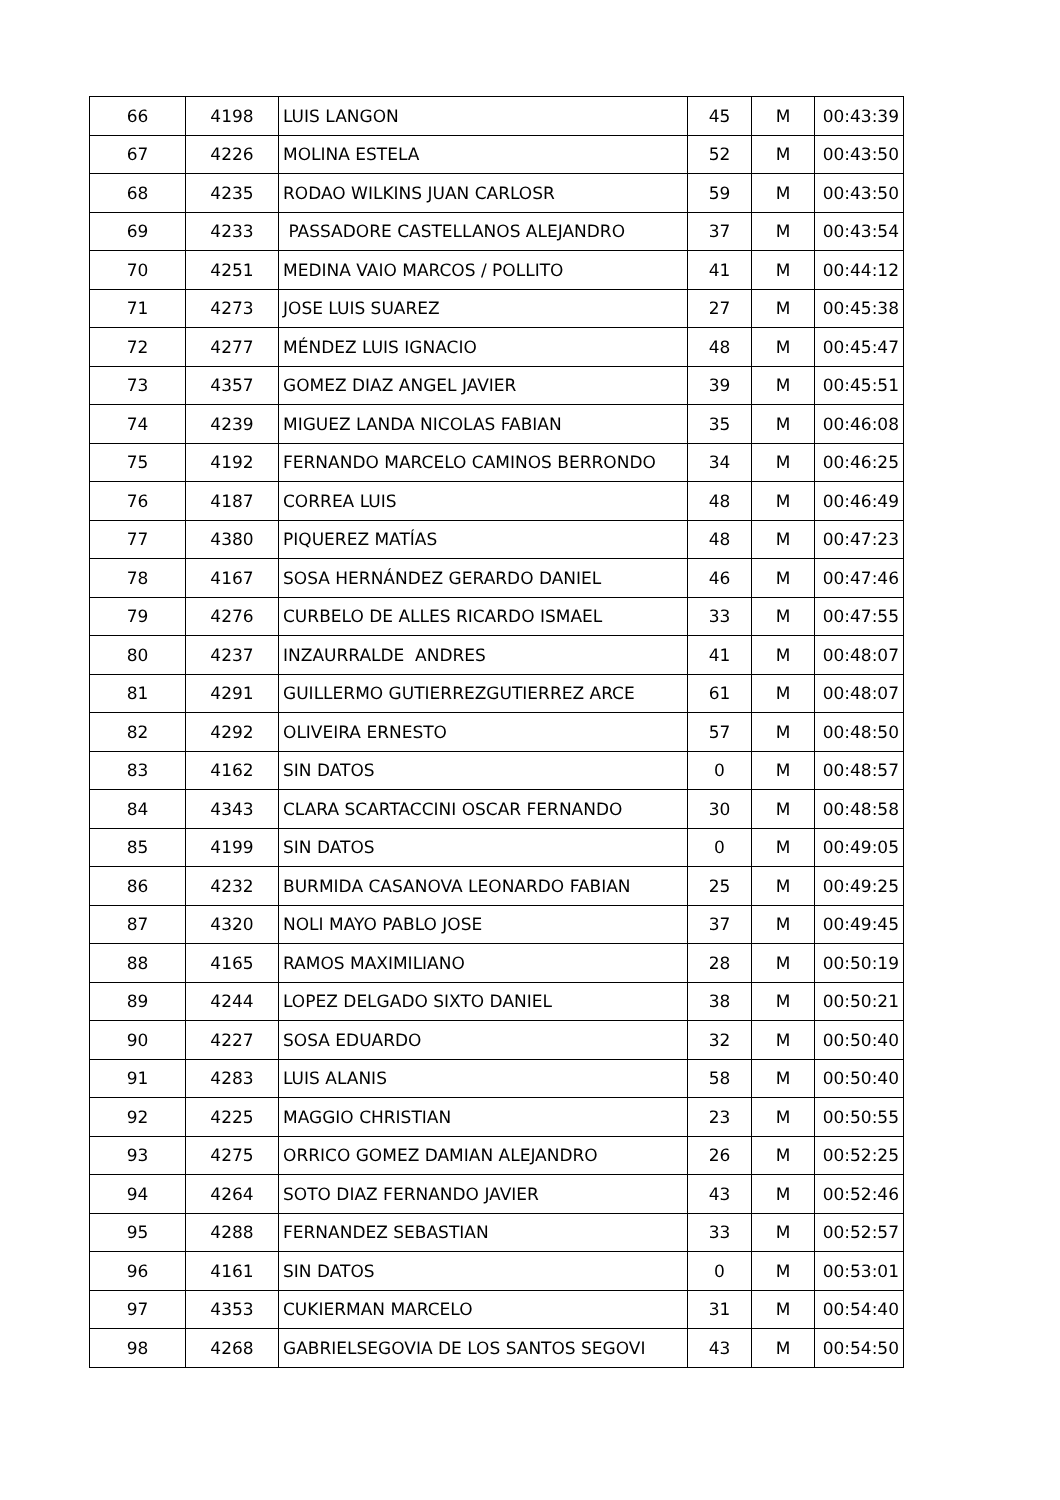| 66 | 4198 | LUIS LANGON | 45 | M | 00:43:39 |
| 67 | 4226 | MOLINA ESTELA | 52 | M | 00:43:50 |
| 68 | 4235 | RODAO WILKINS JUAN CARLOSR | 59 | M | 00:43:50 |
| 69 | 4233 | PASSADORE CASTELLANOS ALEJANDRO | 37 | M | 00:43:54 |
| 70 | 4251 | MEDINA VAIO MARCOS / POLLITO | 41 | M | 00:44:12 |
| 71 | 4273 | JOSE LUIS SUAREZ | 27 | M | 00:45:38 |
| 72 | 4277 | MÉNDEZ LUIS IGNACIO | 48 | M | 00:45:47 |
| 73 | 4357 | GOMEZ DIAZ ANGEL JAVIER | 39 | M | 00:45:51 |
| 74 | 4239 | MIGUEZ LANDA NICOLAS FABIAN | 35 | M | 00:46:08 |
| 75 | 4192 | FERNANDO MARCELO CAMINOS BERRONDO | 34 | M | 00:46:25 |
| 76 | 4187 | CORREA LUIS | 48 | M | 00:46:49 |
| 77 | 4380 | PIQUEREZ MATÍAS | 48 | M | 00:47:23 |
| 78 | 4167 | SOSA HERNÁNDEZ GERARDO DANIEL | 46 | M | 00:47:46 |
| 79 | 4276 | CURBELO DE ALLES RICARDO ISMAEL | 33 | M | 00:47:55 |
| 80 | 4237 | INZAURRALDE ANDRES | 41 | M | 00:48:07 |
| 81 | 4291 | GUILLERMO GUTIERREZGUTIERREZ ARCE | 61 | M | 00:48:07 |
| 82 | 4292 | OLIVEIRA ERNESTO | 57 | M | 00:48:50 |
| 83 | 4162 | SIN DATOS | 0 | M | 00:48:57 |
| 84 | 4343 | CLARA SCARTACCINI OSCAR FERNANDO | 30 | M | 00:48:58 |
| 85 | 4199 | SIN DATOS | 0 | M | 00:49:05 |
| 86 | 4232 | BURMIDA CASANOVA LEONARDO FABIAN | 25 | M | 00:49:25 |
| 87 | 4320 | NOLI MAYO PABLO JOSE | 37 | M | 00:49:45 |
| 88 | 4165 | RAMOS MAXIMILIANO | 28 | M | 00:50:19 |
| 89 | 4244 | LOPEZ DELGADO SIXTO DANIEL | 38 | M | 00:50:21 |
| 90 | 4227 | SOSA EDUARDO | 32 | M | 00:50:40 |
| 91 | 4283 | LUIS ALANIS | 58 | M | 00:50:40 |
| 92 | 4225 | MAGGIO CHRISTIAN | 23 | M | 00:50:55 |
| 93 | 4275 | ORRICO GOMEZ DAMIAN ALEJANDRO | 26 | M | 00:52:25 |
| 94 | 4264 | SOTO DIAZ FERNANDO JAVIER | 43 | M | 00:52:46 |
| 95 | 4288 | FERNANDEZ SEBASTIAN | 33 | M | 00:52:57 |
| 96 | 4161 | SIN DATOS | 0 | M | 00:53:01 |
| 97 | 4353 | CUKIERMAN MARCELO | 31 | M | 00:54:40 |
| 98 | 4268 | GABRIELSEGOVIA DE LOS SANTOS SEGOVI | 43 | M | 00:54:50 |